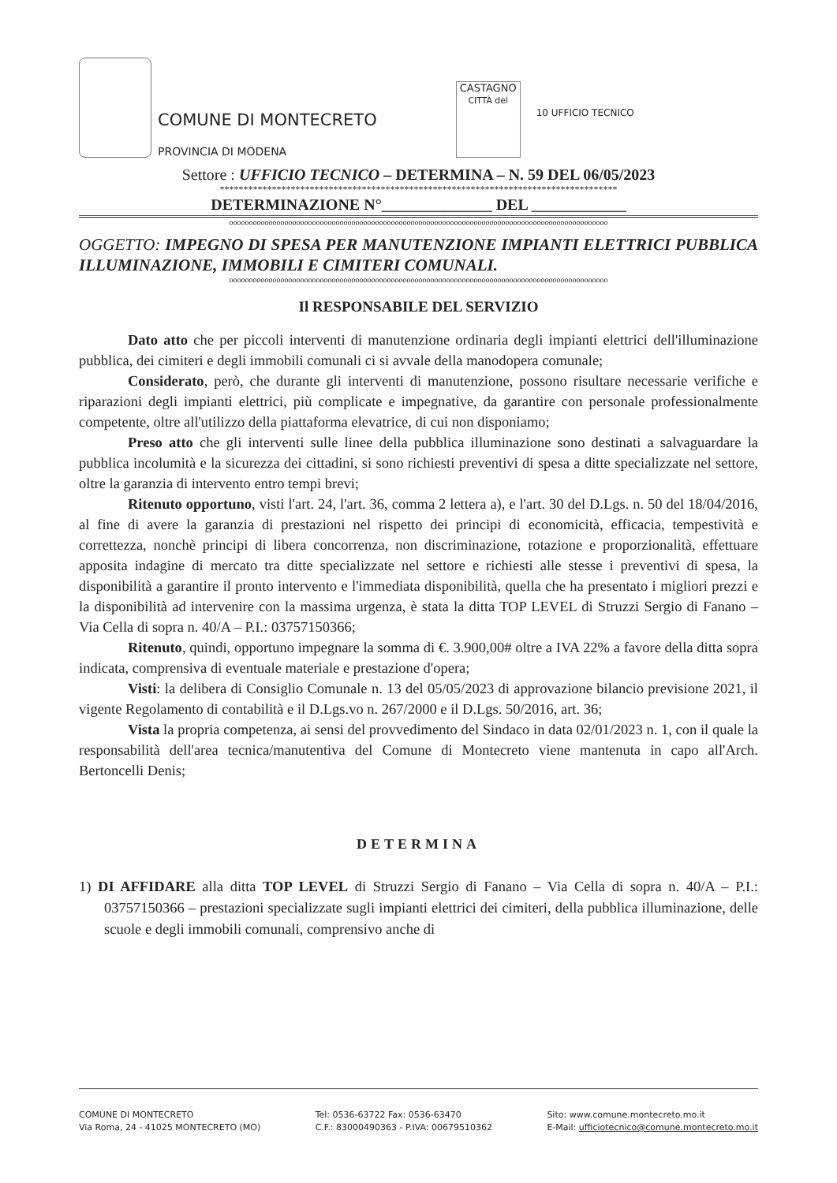COMUNE DI MONTECRETO
PROVINCIA DI MODENA
CASTAGNO
CITTÀ del
10 UFFICIO TECNICO
Settore : UFFICIO TECNICO – DETERMINA – N. 59 DEL 06/05/2023
************************************************************************************
DETERMINAZIONE N°______________ DEL ____________
oooooooooooooooooooooooooooooooooooooooooooooooooooooooooooooooooooooooooooooooooooooooooooooooo
OGGETTO: IMPEGNO DI SPESA PER MANUTENZIONE IMPIANTI ELETTRICI PUBBLICA ILLUMINAZIONE, IMMOBILI E CIMITERI COMUNALI.
oooooooooooooooooooooooooooooooooooooooooooooooooooooooooooooooooooooooooooooooooooooooooooooooo
Il RESPONSABILE DEL SERVIZIO
Dato atto che per piccoli interventi di manutenzione ordinaria degli impianti elettrici dell'illuminazione pubblica, dei cimiteri e degli immobili comunali ci si avvale della manodopera comunale;
Considerato, però, che durante gli interventi di manutenzione, possono risultare necessarie verifiche e riparazioni degli impianti elettrici, più complicate e impegnative, da garantire con personale professionalmente competente, oltre all'utilizzo della piattaforma elevatrice, di cui non disponiamo;
Preso atto che gli interventi sulle linee della pubblica illuminazione sono destinati a salvaguardare la pubblica incolumità e la sicurezza dei cittadini, si sono richiesti preventivi di spesa a ditte specializzate nel settore, oltre la garanzia di intervento entro tempi brevi;
Ritenuto opportuno, visti l'art. 24, l'art. 36, comma 2 lettera a), e l'art. 30 del D.Lgs. n. 50 del 18/04/2016, al fine di avere la garanzia di prestazioni nel rispetto dei principi di economicità, efficacia, tempestività e correttezza, nonchè principi di libera concorrenza, non discriminazione, rotazione e proporzionalità, effettuare apposita indagine di mercato tra ditte specializzate nel settore e richiesti alle stesse i preventivi di spesa, la disponibilità a garantire il pronto intervento e l'immediata disponibilità, quella che ha presentato i migliori prezzi e la disponibilità ad intervenire con la massima urgenza, è stata la ditta TOP LEVEL di Struzzi Sergio di Fanano – Via Cella di sopra n. 40/A – P.I.: 03757150366;
Ritenuto, quindi, opportuno impegnare la somma di €. 3.900,00# oltre a IVA 22% a favore della ditta sopra indicata, comprensiva di eventuale materiale e prestazione d'opera;
Visti: la delibera di Consiglio Comunale n. 13 del 05/05/2023 di approvazione bilancio previsione 2021, il vigente Regolamento di contabilità e il D.Lgs.vo n. 267/2000 e il D.Lgs. 50/2016, art. 36;
Vista la propria competenza, ai sensi del provvedimento del Sindaco in data 02/01/2023 n. 1, con il quale la responsabilità dell'area tecnica/manutentiva del Comune di Montecreto viene mantenuta in capo all'Arch. Bertoncelli Denis;
DETERMINA
1) DI AFFIDARE alla ditta TOP LEVEL di Struzzi Sergio di Fanano – Via Cella di sopra n. 40/A – P.I.: 03757150366 – prestazioni specializzate sugli impianti elettrici dei cimiteri, della pubblica illuminazione, delle scuole e degli immobili comunali, comprensivo anche di
COMUNE DI MONTECRETO
Via Roma, 24 - 41025 MONTECRETO (MO)
Tel: 0536-63722 Fax: 0536-63470
C.F.: 83000490363 - P.IVA: 00679510362
Sito: www.comune.montecreto.mo.it
E-Mail: ufficiotecnico@comune.montecreto.mo.it